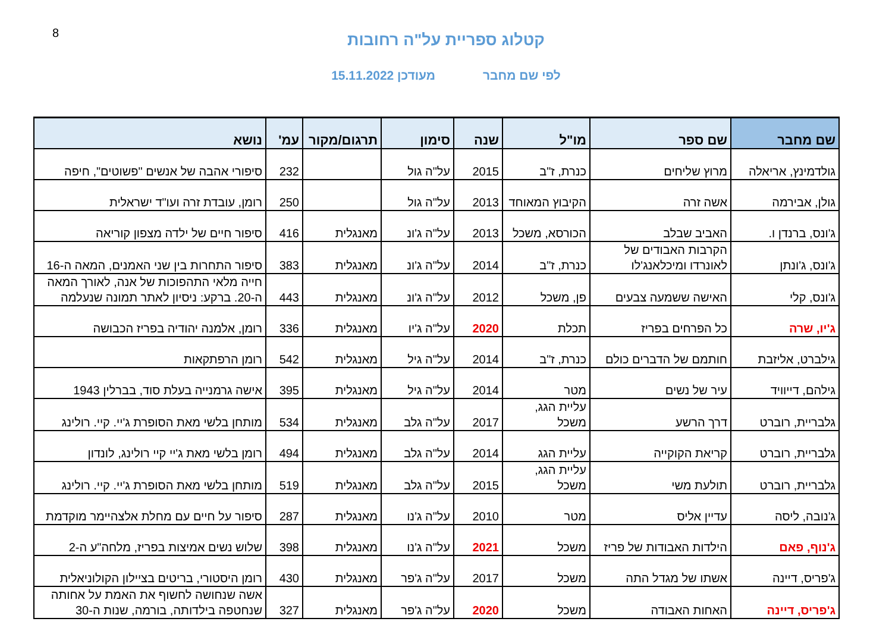8
קטלוג ספריית על"ה רחובות
לפי שם מחבר מעודכן 15.11.2022
| שם מחבר | שם ספר | מו"ל | שנה | סימון | תרגום/מקור | עמ' | נושא |
| --- | --- | --- | --- | --- | --- | --- | --- |
| גולדמינץ, אריאלה | מרוץ שליחים | כנרת, ז"ב | 2015 | על"ה גול | | 232 | סיפורי אהבה של אנשים "פשוטים", חיפה |
| גולן, אבירמה | אשה זרה | הקיבוץ המאוחד | 2013 | על"ה גול | | 250 | רומן, עובדת זרה ועו"ד ישראלית |
| ג'ונס, ברנדן ו. | האביב שבלב | הכורסא, משכל | 2013 | על"ה ג'ונ | מאנגלית | 416 | סיפור חיים של ילדה מצפון קוריאה |
| ג'ונס, ג'ונתן | הקרבות האבודים של לאונרדו ומיכלאנג'לו | כנרת, ז"ב | 2014 | על"ה ג'ונ | מאנגלית | 383 | סיפור התחרות בין שני האמנים, המאה ה-16 |
| ג'ונס, קלי | האישה ששמעה צבעים | פן, משכל | 2012 | על"ה ג'ונ | מאנגלית | 443 | חייה מלאי התהפוכות של אנה, לאורך המאה ה-20. ברקע: ניסיון לאתר תמונה שנעלמה |
| ג'יו, שרה | כל הפרחים בפריז | תכלת | 2020 | על"ה ג'יו | מאנגלית | 336 | רומן, אלמנה יהודיה בפריז הכבושה |
| גילברט, אליזבת | חותמם של הדברים כולם | כנרת, ז"ב | 2014 | על"ה גיל | מאנגלית | 542 | רומן הרפתקאות |
| גילהם, דייוויד | עיר של נשים | מטר | 2014 | על"ה גיל | מאנגלית | 395 | אישה גרמנייה בעלת סוד, בברלין 1943 |
| גלבריית, רוברט | דרך הרשע | עליית הגג, משכל | 2017 | על"ה גלב | מאנגלית | 534 | מותחן בלשי מאת הסופרת ג'יי. קיי. רולינג |
| גלבריית, רוברט | קריאת הקוקייה | עליית הגג | 2014 | על"ה גלב | מאנגלית | 494 | רומן בלשי מאת ג'יי קיי רולינג, לונדון |
| גלבריית, רוברט | תולעת משי | עליית הגג, משכל | 2015 | על"ה גלב | מאנגלית | 519 | מותחן בלשי מאת הסופרת ג'יי. קיי. רולינג |
| ג'נובה, ליסה | עדיין אליס | מטר | 2010 | על"ה ג'נו | מאנגלית | 287 | סיפור על חיים עם מחלת אלצהיימר מוקדמת |
| ג'נוף, פאם | הילדות האבודות של פריז | משכל | 2021 | על"ה ג'נו | מאנגלית | 398 | שלוש נשים אמיצות בפריז, מלחה"ע ה-2 |
| ג'פריס, דיינה | אשתו של מגדל התה | משכל | 2017 | על"ה ג'פר | מאנגלית | 430 | רומן היסטורי, בריטים בציילון הקולוניאלית |
| ג'פריס, דיינה | האחות האבודה | משכל | 2020 | על"ה ג'פר | מאנגלית | 327 | אשה שנחושה לחשוף את האמת על אחותה שנחטפה בילדותה, בורמה, שנות ה-30 |